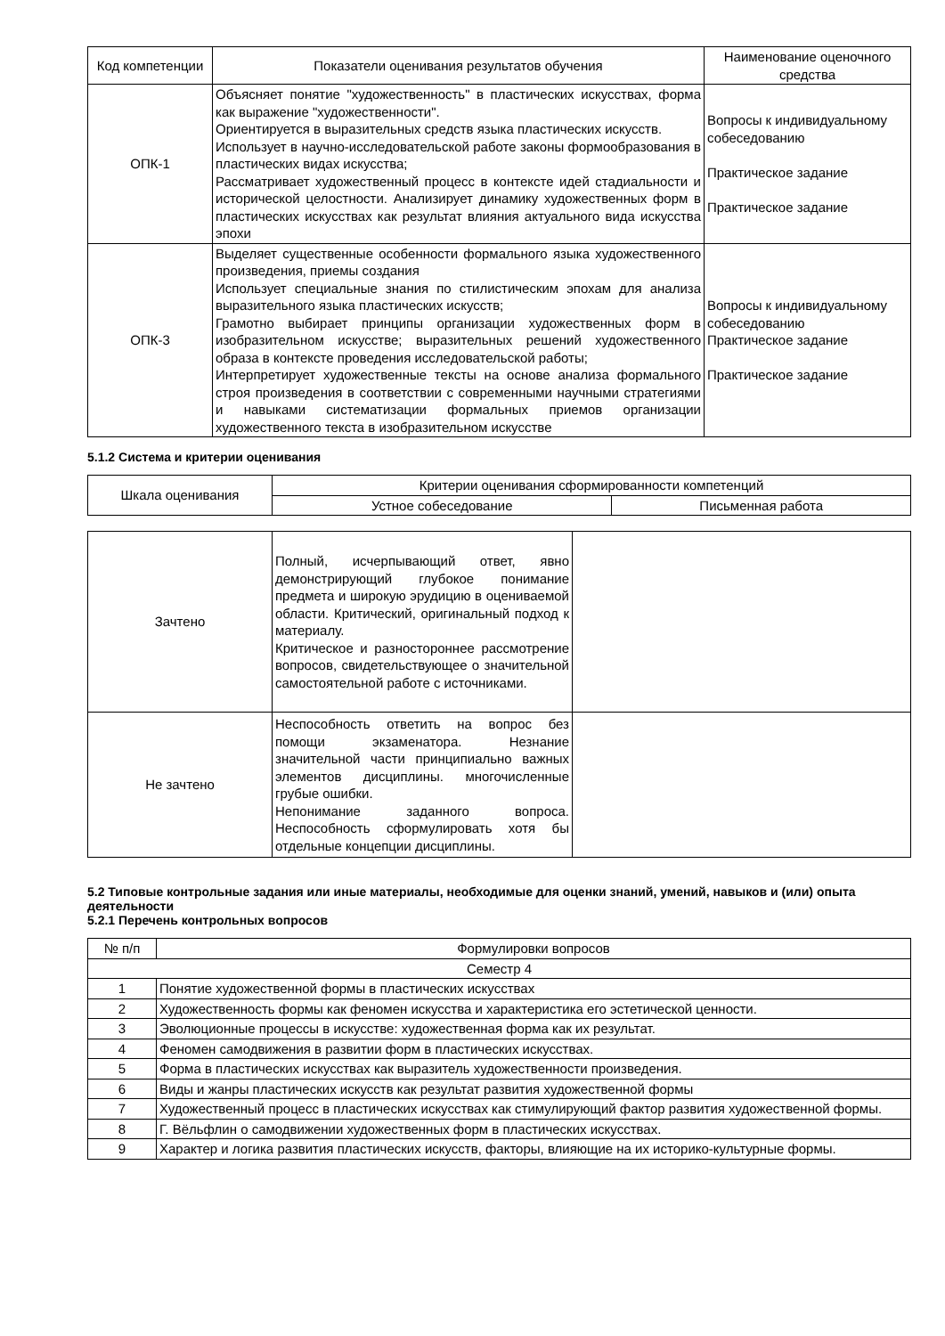| Код компетенции | Показатели оценивания результатов обучения | Наименование оценочного средства |
| --- | --- | --- |
| ОПК-1 | Объясняет понятие "художественность" в пластических искусствах, форма как выражение "художественности". Ориентируется в выразительных средств языка пластических искусств. Использует в научно-исследовательской работе законы формообразования в пластических видах искусства; Рассматривает художественный процесс в контексте идей стадиальности и исторической целостности. Анализирует динамику художественных форм в пластических искусствах как результат влияния актуального вида искусства эпохи | Вопросы к индивидуальному собеседованию Практическое задание Практическое задание |
| ОПК-3 | Выделяет существенные особенности формального языка художественного произведения, приемы создания Использует специальные знания по стилистическим эпохам для анализа выразительного языка пластических искусств; Грамотно выбирает принципы организации художественных форм в изобразительном искусстве; выразительных решений художественного образа в контексте проведения исследовательской работы; Интерпретирует художественные тексты на основе анализа формального строя произведения в соответствии с современными научными стратегиями и навыками систематизации формальных приемов организации художественного текста в изобразительном искусстве | Вопросы к индивидуальному собеседованию Практическое задание Практическое задание |
5.1.2 Система и критерии оценивания
| Шкала оценивания | Критерии оценивания сформированности компетенций | |
| | Устное собеседование | Письменная работа |
| Зачтено | Полный, исчерпывающий ответ, явно демонстрирующий глубокое понимание предмета и широкую эрудицию в оцениваемой области. Критический, оригинальный подход к материалу. Критическое и разностороннее рассмотрение вопросов, свидетельствующее о значительной самостоятельной работе с источниками. | |
| Не зачтено | Неспособность ответить на вопрос без помощи экзаменатора. Незнание значительной части принципиально важных элементов дисциплины. многочисленные грубые ошибки. Непонимание заданного вопроса. Неспособность сформулировать хотя бы отдельные концепции дисциплины. | |
5.2 Типовые контрольные задания или иные материалы, необходимые для оценки знаний, умений, навыков и (или) опыта деятельности
5.2.1 Перечень контрольных вопросов
| № п/п | Формулировки вопросов |
| --- | --- |
| Семестр 4 | |
| 1 | Понятие художественной формы в пластических искусствах |
| 2 | Художественность формы как феномен искусства и характеристика его эстетической ценности. |
| 3 | Эволюционные процессы в искусстве: художественная форма как их результат. |
| 4 | Феномен самодвижения в развитии форм в пластических искусствах. |
| 5 | Форма в пластических искусствах как выразитель художественности произведения. |
| 6 | Виды и жанры пластических искусств как результат развития художественной формы |
| 7 | Художественный процесс в пластических искусствах как стимулирующий фактор развития художественной формы. |
| 8 | Г. Вёльфлин о самодвижении художественных форм в пластических искусствах. |
| 9 | Характер и логика развития пластических искусств, факторы, влияющие на их историко-культурные формы. |